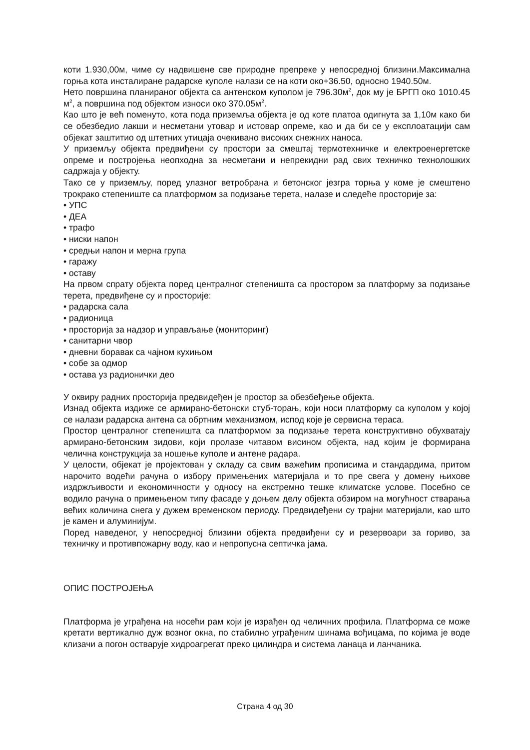коти 1.930,00м, чиме су надвишене све природне препреке у непосредној близини.Максимална горња кота инсталиране радарске куполе налази се на коти око+36.50, односно 1940.50м.
Нето површина планираног објекта са антенском куполом је 796.30м<sup>2</sup>, док му је БРГП око 1010.45 м<sup>2</sup>, а површина под објектом износи око 370.05м<sup>2</sup>.
Као што је већ поменуто, кота пода приземља објекта је од коте платоа одигнута за 1,10м како би се обезбедио лакши и несметани утовар и истовар опреме, као и да би се у експлоатацији сам објекат заштитио од штетних утицаја очекивано високих снежних наноса.
У приземљу објекта предвиђени су простори за смештај термотехничке и електроенергетске опреме и постројења неопходна за несметани и непрекидни рад свих техничко технолошких садржаја у објекту.
Тако се у приземљу, поред улазног ветробрана и бетонског језгра торња у коме је смештено трокрако степениште са платформом за подизање терета, налазе и следеће просторије за:
• УПС
• ДЕА
• трафо
• ниски напон
• средњи напон и мерна група
• гаражу
• оставу
На првом спрату објекта поред централног степеништа са простором за платформу за подизање терета, предвиђене су и просторије:
• радарска сала
• радионица
• просторија за надзор и управљање (мониторинг)
• санитарни чвор
• дневни боравак са чајном кухињом
• собе за одмор
• остава уз радионички део
У оквиру радних просторија предвидеђен је простор за обезбеђење објекта.
Изнад објекта издиже се армирано-бетонски стуб-торањ, који носи платформу са куполом у којој се налази радарска антена са обртним механизмом, испод које је сервисна тераса.
Простор централног степеништа са платформом за подизање терета конструктивно обухватају армирано-бетонским зидови, који пролазе читавом висином објекта, над којим је формирана челична конструкција за ношење куполе и антене радара.
У целости, објекат је пројектован у складу са свим важећим прописима и стандардима, притом нарочито водећи рачуна о избору примењених материјала и то пре свега у домену њихове издржљивости и економичности у односу на екстремно тешке климатске услове. Посебно се водило рачуна о примењеном типу фасаде у доњем делу објекта обзиром на могућност стварања већих количина снега у дужем временском периоду. Предвидеђени су трајни материјали, као што је камен и алуминијум.
Поред наведеног, у непосредној близини објекта предвиђени су и резервоари за гориво, за техничку и противпожарну воду, као и непропусна септичка јама.
ОПИС ПОСТРОЈЕЊА
Платформа је уграђена на носећи рам који је израђен од челичних профила. Платформа се може кретати вертикално дуж возног окна, по стабилно уграђеним шинама вођицама, по којима је воде клизачи а погон остварује хидроагрегат преко цилиндра и система ланаца и ланчаника.
Страна 4 од 30